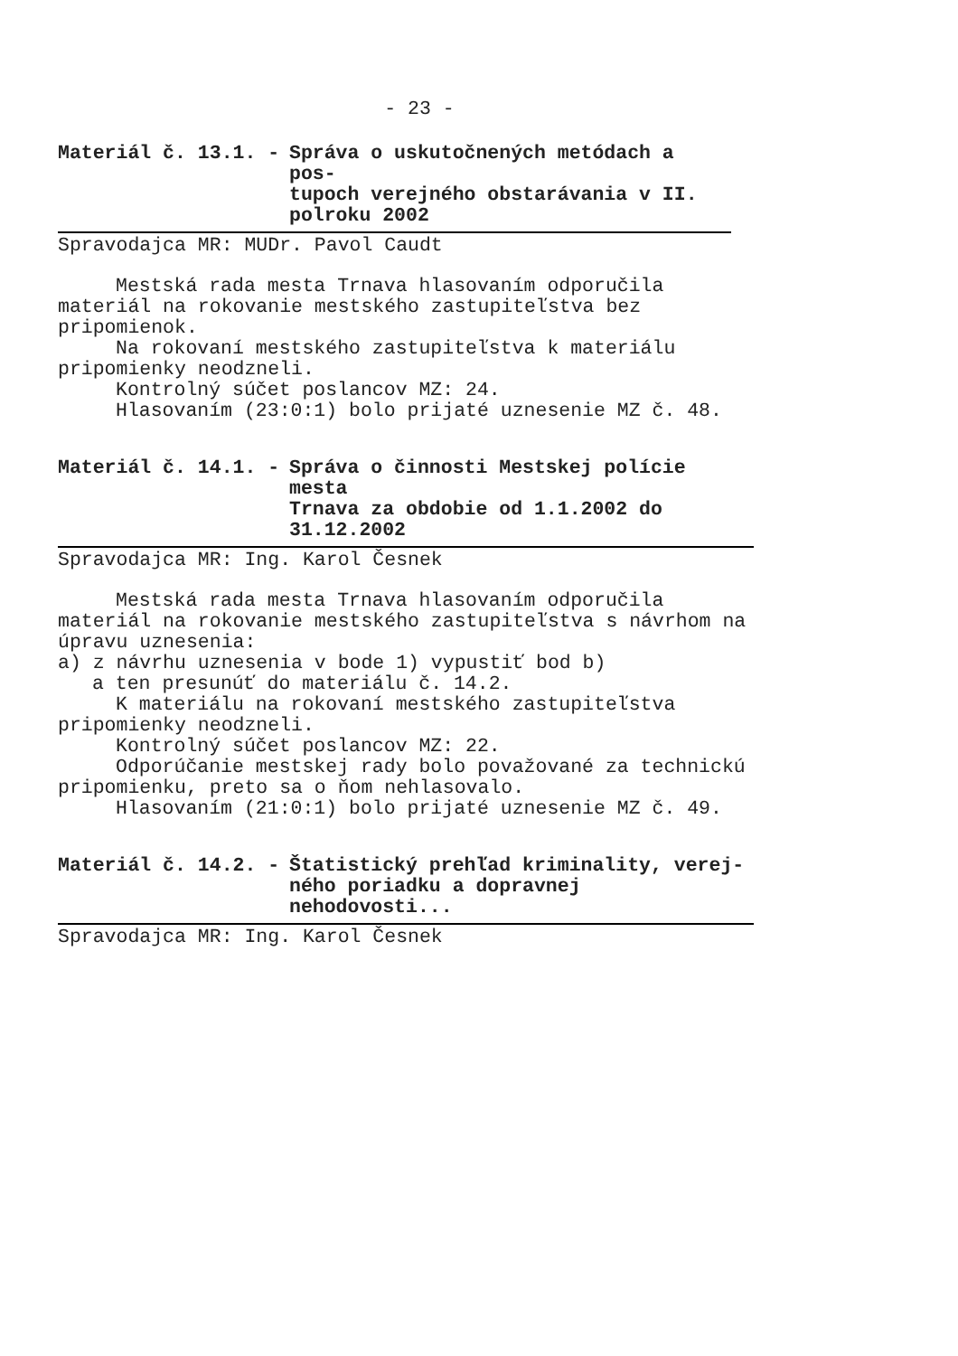- 23 -
Materiál č. 13.1. - Správa o uskutočnených metódach a pos-
tupoch verejného obstarávania v II.
polroku 2002
Spravodajca MR: MUDr. Pavol Caudt
Mestská rada mesta Trnava hlasovaním odporučila
materiál na rokovanie mestského zastupiteľstva bez
pripomienok.
Na rokovaní mestského zastupiteľstva k materiálu
pripomienky neodzneli.
Kontrolný súčet poslancov MZ: 24.
Hlasovaním (23:0:1) bolo prijaté uznesenie MZ č. 48.
Materiál č. 14.1. - Správa o činnosti Mestskej polície mesta
Trnava za obdobie od 1.1.2002 do
31.12.2002
Spravodajca MR: Ing. Karol Česnek
Mestská rada mesta Trnava hlasovaním odporučila
materiál na rokovanie mestského zastupiteľstva s návrhom na
úpravu uznesenia:
a) z návrhu uznesenia v bode 1) vypustiť bod b)
a ten presunúť do materiálu č. 14.2.
K materiálu na rokovaní mestského zastupiteľstva
pripomienky neodzneli.
Kontrolný súčet poslancov MZ: 22.
Odporúčanie mestskej rady bolo považované za technickú
pripomienku, preto sa o ňom nehlasovalo.
Hlasovaním (21:0:1) bolo prijaté uznesenie MZ č. 49.
Materiál č. 14.2. - Štatistický prehľad kriminality, verej-
ného poriadku a dopravnej nehodovosti...
Spravodajca MR: Ing. Karol Česnek